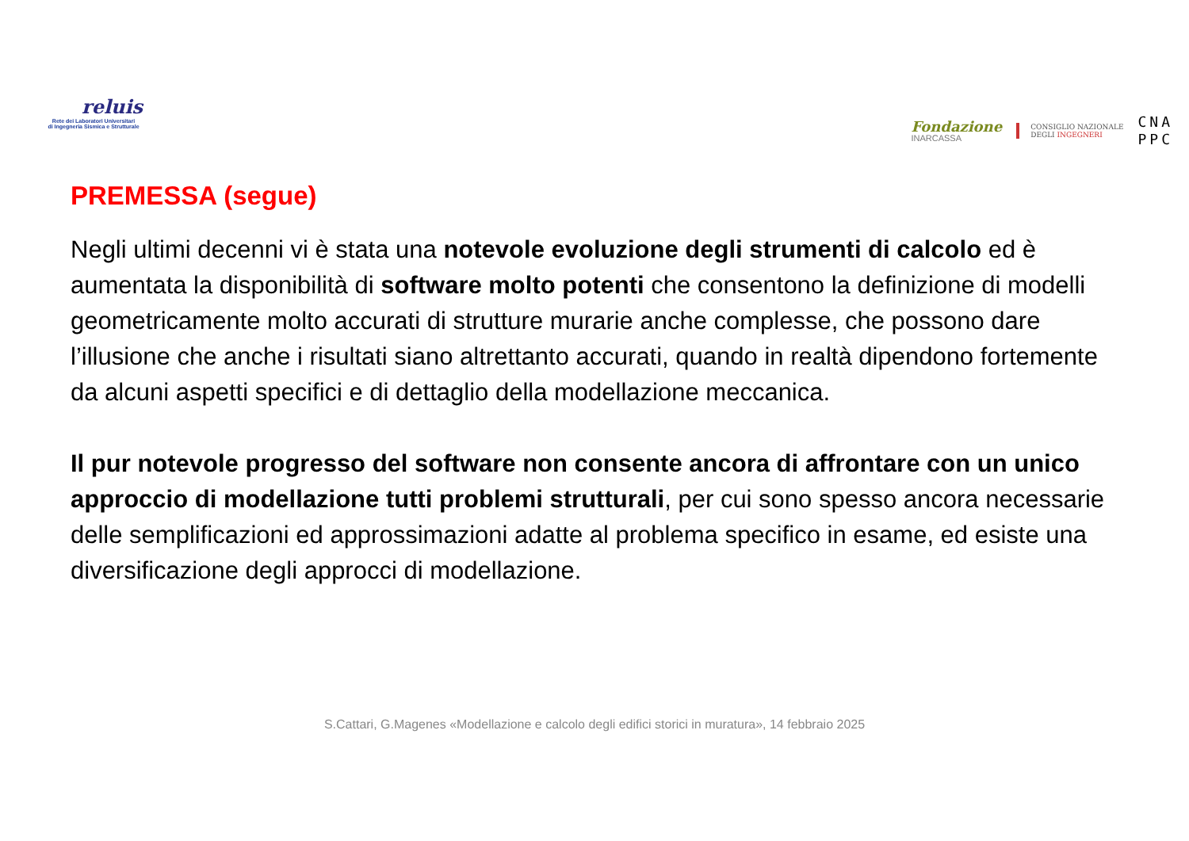reluis
Rete dei Laboratori Universitari
di Ingegneria Sismica e Strutturale
Fondazione
INARCASSA
CONSIGLIO NAZIONALE
DEGLI INGEGNERI
CNA
PPC
PREMESSA (segue)
Negli ultimi decenni vi è stata una notevole evoluzione degli strumenti di calcolo ed è aumentata la disponibilità di software molto potenti che consentono la definizione di modelli geometricamente molto accurati di strutture murarie anche complesse, che possono dare l’illusione che anche i risultati siano altrettanto accurati, quando in realtà dipendono fortemente da alcuni aspetti specifici e di dettaglio della modellazione meccanica.
Il pur notevole progresso del software non consente ancora di affrontare con un unico approccio di modellazione tutti problemi strutturali, per cui sono spesso ancora necessarie delle semplificazioni ed approssimazioni adatte al problema specifico in esame, ed esiste una diversificazione degli approcci di modellazione.
S.Cattari, G.Magenes «Modellazione e calcolo degli edifici storici in muratura», 14 febbraio 2025